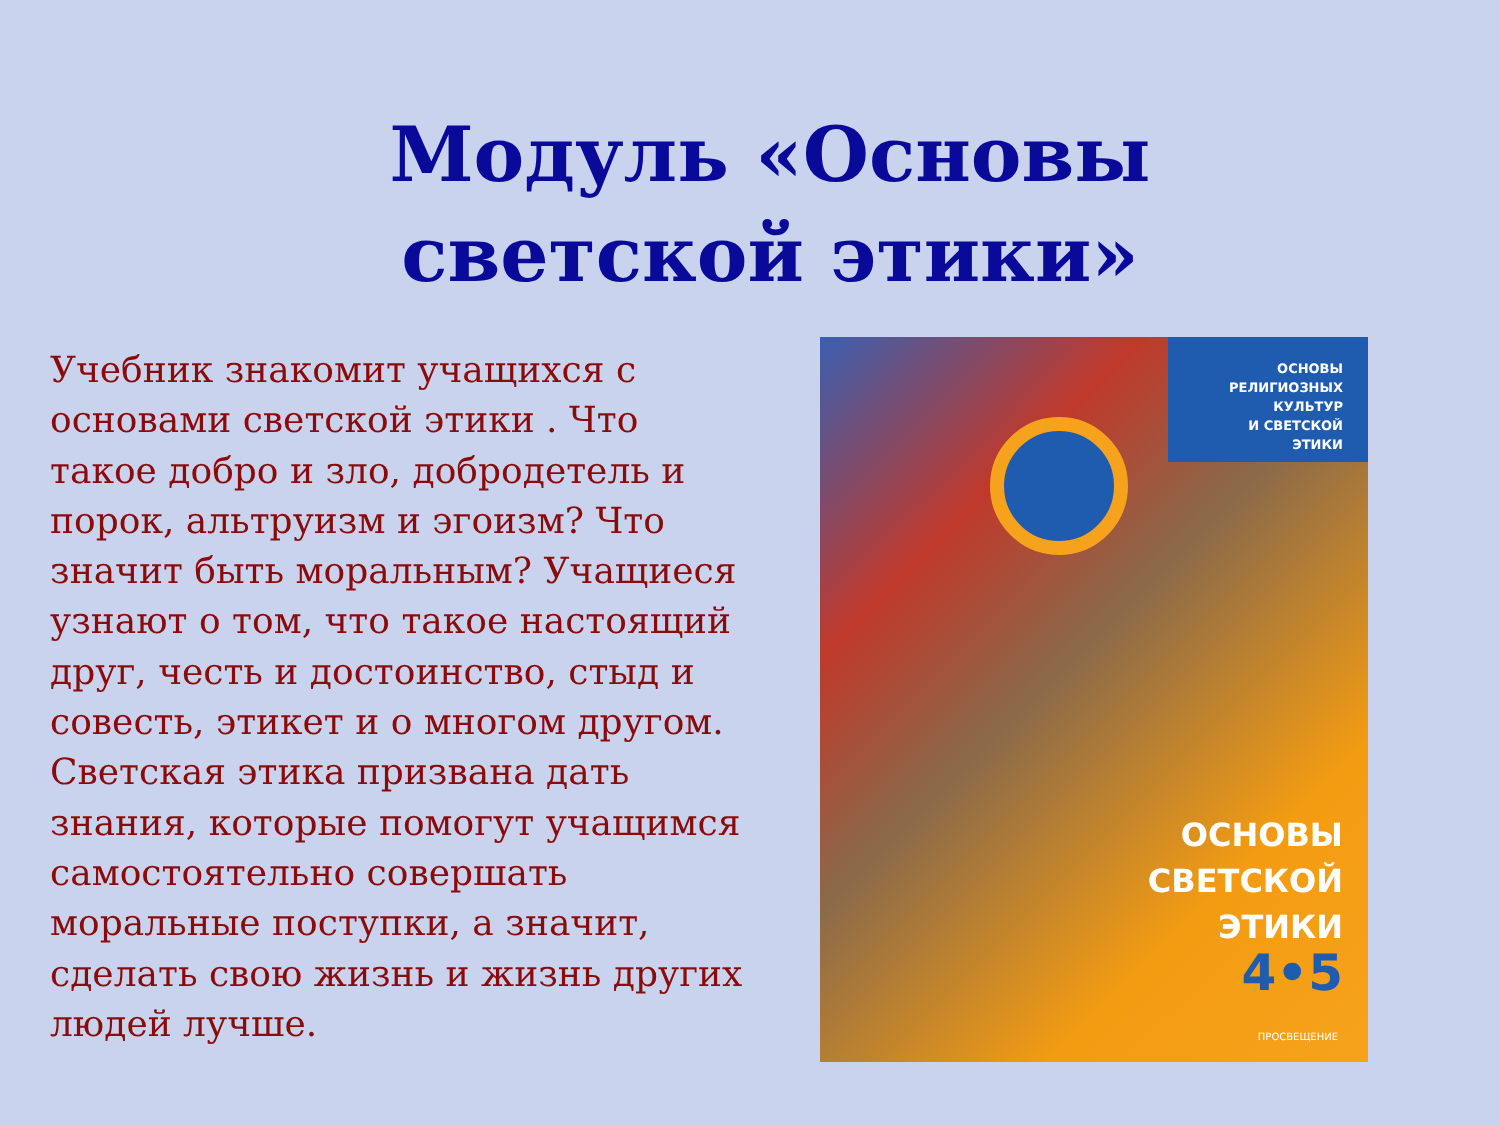Модуль «Основы светской этики»
Учебник знакомит учащихся с основами светской этики . Что такое добро и зло, добродетель и порок, альтруизм и эгоизм? Что значит быть моральным? Учащиеся узнают о том, что такое настоящий друг, честь и достоинство, стыд и совесть, этикет и о многом другом. Светская этика призвана дать знания, которые помогут учащимся самостоятельно совершать моральные поступки, а значит, сделать свою жизнь и жизнь других людей лучше.
ОСНОВЫ
РЕЛИГИОЗНЫХ
КУЛЬТУР
И СВЕТСКОЙ
ЭТИКИ
ОСНОВЫ
СВЕТСКОЙ
ЭТИКИ
4•5
ПРОСВЕЩЕНИЕ